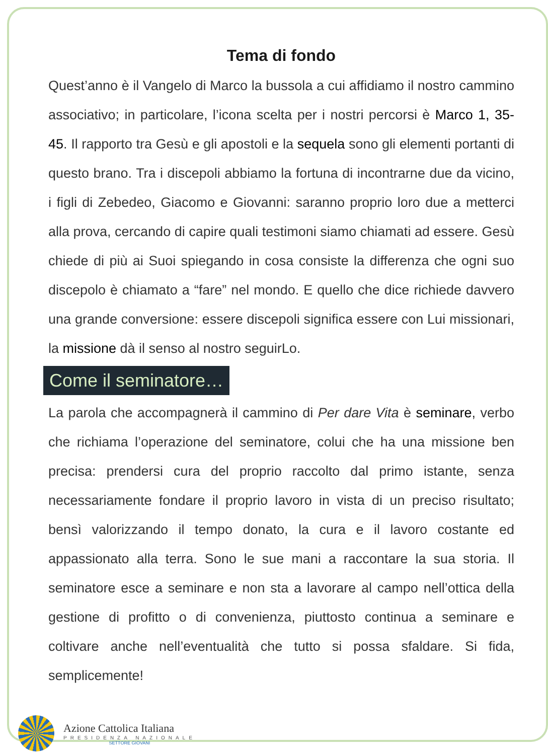Tema di fondo
Quest’anno è il Vangelo di Marco la bussola a cui affidiamo il nostro cammino associativo; in particolare, l’icona scelta per i nostri percorsi è Marco 1, 35-45. Il rapporto tra Gesù e gli apostoli e la sequela sono gli elementi portanti di questo brano. Tra i discepoli abbiamo la fortuna di incontrarne due da vicino, i figli di Zebedeo, Giacomo e Giovanni: saranno proprio loro due a metterci alla prova, cercando di capire quali testimoni siamo chiamati ad essere. Gesù chiede di più ai Suoi spiegando in cosa consiste la differenza che ogni suo discepolo è chiamato a “fare” nel mondo. E quello che dice richiede davvero una grande conversione: essere discepoli significa essere con Lui missionari, la missione dà il senso al nostro seguirLo.
Come il seminatore…
La parola che accompagnerà il cammino di Per dare Vita è seminare, verbo che richiama l’operazione del seminatore, colui che ha una missione ben precisa: prendersi cura del proprio raccolto dal primo istante, senza necessariamente fondare il proprio lavoro in vista di un preciso risultato; bensì valorizzando il tempo donato, la cura e il lavoro costante ed appassionato alla terra. Sono le sue mani a raccontare la sua storia. Il seminatore esce a seminare e non sta a lavorare al campo nell’ottica della gestione di profitto o di convenienza, piuttosto continua a seminare e coltivare anche nell’eventualità che tutto si possa sfaldare. Si fida, semplicemente!
Azione Cattolica Italiana
PRESIDENZA NAZIONALE
SETTORE GIOVANI